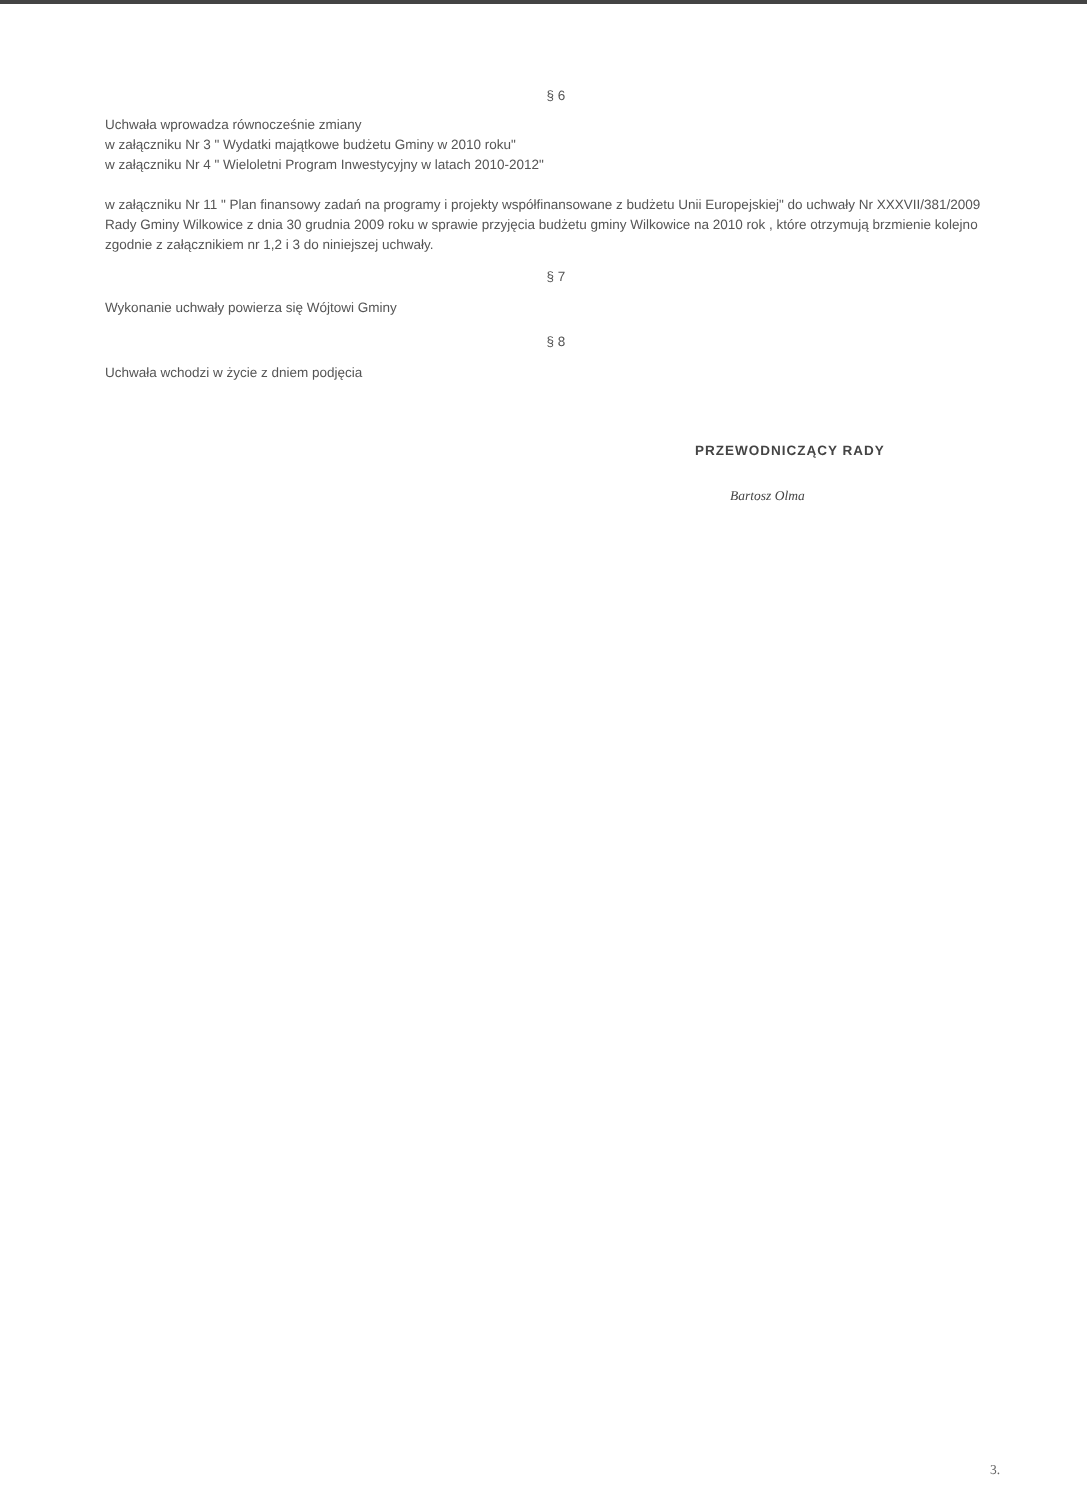§ 6
Uchwała wprowadza równocześnie zmiany
w załączniku Nr 3 " Wydatki majątkowe budżetu Gminy w 2010 roku"
w załączniku Nr 4 " Wieloletni Program Inwestycyjny w latach 2010-2012"
w załączniku Nr 11 " Plan finansowy zadań na programy i projekty współfinansowane z budżetu Unii Europejskiej" do uchwały Nr XXXVII/381/2009 Rady Gminy Wilkowice z dnia 30 grudnia 2009 roku w sprawie przyjęcia budżetu gminy Wilkowice na 2010 rok , które otrzymują brzmienie kolejno zgodnie z załącznikiem nr 1,2 i 3 do niniejszej uchwały.
§ 7
Wykonanie uchwały powierza się Wójtowi Gminy
§ 8
Uchwała wchodzi w życie z dniem podjęcia
PRZEWODNICZĄCY RADY
Bartosz Olma
3.